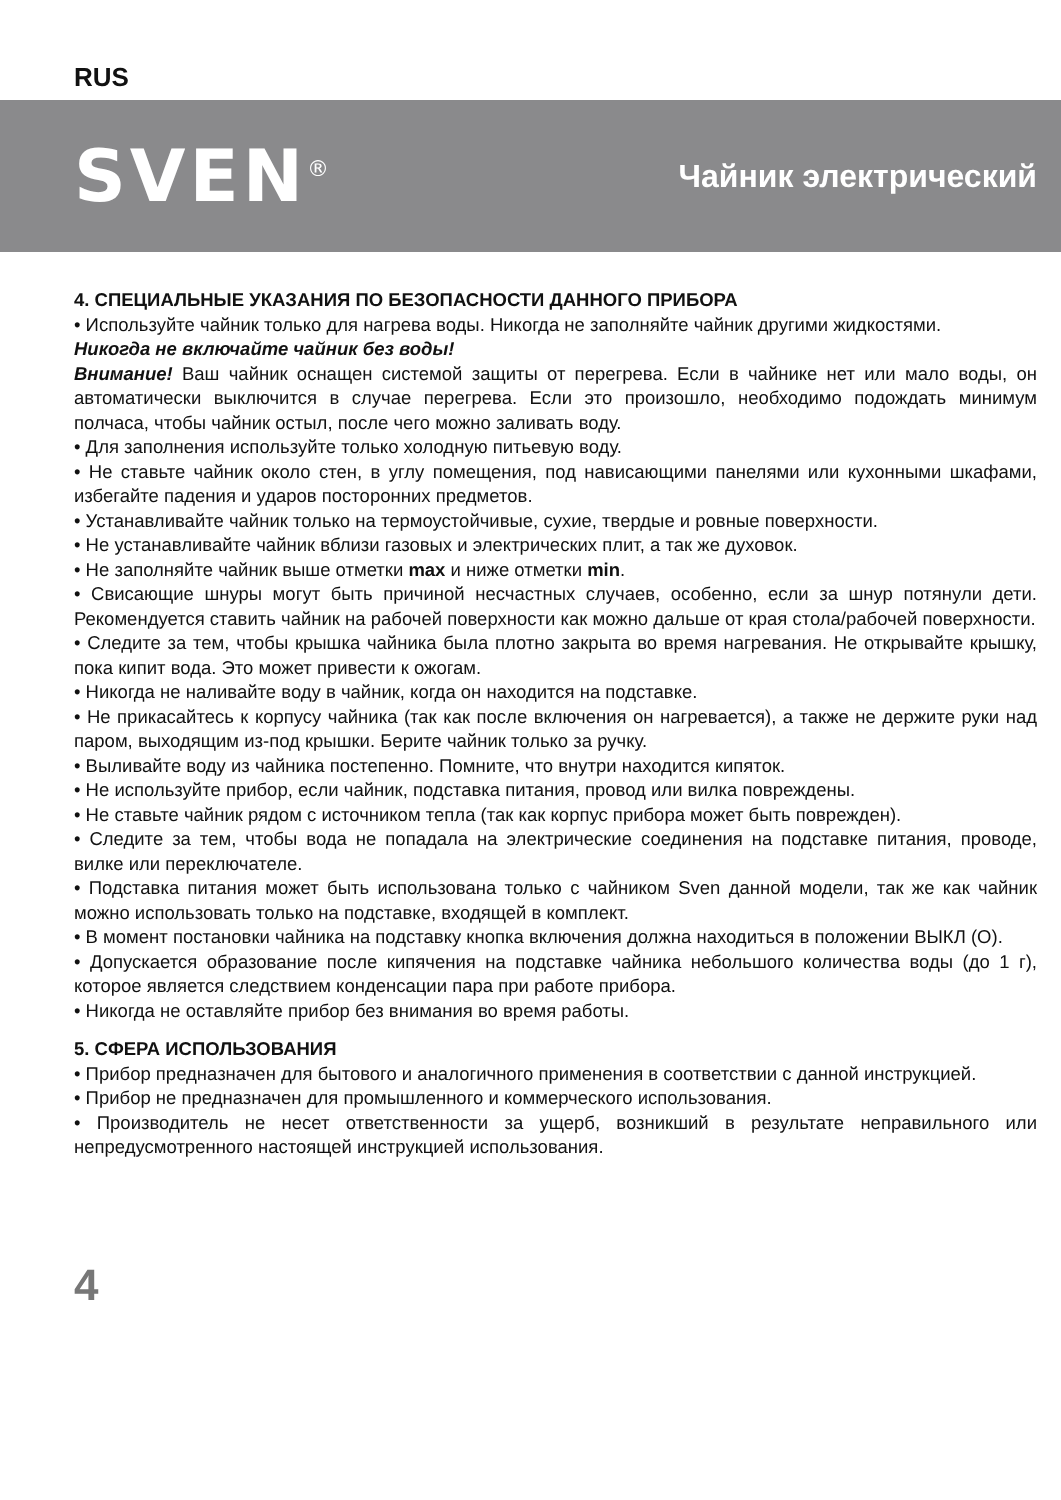RUS
SVEN<sup>®</sup>
Чайник электрический
4. СПЕЦИАЛЬНЫЕ УКАЗАНИЯ ПО БЕЗОПАСНОСТИ ДАННОГО ПРИБОРА
• Используйте чайник только для нагрева воды. Никогда не заполняйте чайник другими жидкостями.
Никогда не включайте чайник без воды!
Внимание! Ваш чайник оснащен системой защиты от перегрева. Если в чайнике нет или мало воды, он автоматически выключится в случае перегрева. Если это произошло, необходимо подождать минимум полчаса, чтобы чайник остыл, после чего можно заливать воду.
• Для заполнения используйте только холодную питьевую воду.
• Не ставьте чайник около стен, в углу помещения, под нависающими панелями или кухонными шкафами, избегайте падения и ударов посторонних предметов.
• Устанавливайте чайник только на термоустойчивые, сухие, твердые и ровные поверхности.
• Не устанавливайте чайник вблизи газовых и электрических плит, а так же духовок.
• Не заполняйте чайник выше отметки max и ниже отметки min.
• Свисающие шнуры могут быть причиной несчастных случаев, особенно, если за шнур потянули дети. Рекомендуется ставить чайник на рабочей поверхности как можно дальше от края стола/рабочей поверхности.
• Следите за тем, чтобы крышка чайника была плотно закрыта во время нагревания. Не открывайте крышку, пока кипит вода. Это может привести к ожогам.
• Никогда не наливайте воду в чайник, когда он находится на подставке.
• Не прикасайтесь к корпусу чайника (так как после включения он нагревается), а также не держите руки над паром, выходящим из-под крышки. Берите чайник только за ручку.
• Выливайте воду из чайника постепенно. Помните, что внутри находится кипяток.
• Не используйте прибор, если чайник, подставка питания, провод или вилка повреждены.
• Не ставьте чайник рядом с источником тепла (так как корпус прибора может быть поврежден).
• Следите за тем, чтобы вода не попадала на электрические соединения на подставке питания, проводе, вилке или переключателе.
• Подставка питания может быть использована только с чайником Sven данной модели, так же как чайник можно использовать только на подставке, входящей в комплект.
• В момент постановки чайника на подставку кнопка включения должна находиться в положении ВЫКЛ (O).
• Допускается образование после кипячения на подставке чайника небольшого количества воды (до 1 г), которое является следствием конденсации пара при работе прибора.
• Никогда не оставляйте прибор без внимания во время работы.
5. СФЕРА ИСПОЛЬЗОВАНИЯ
• Прибор предназначен для бытового и аналогичного применения в соответствии с данной инструкцией.
• Прибор не предназначен для промышленного и коммерческого использования.
• Производитель не несет ответственности за ущерб, возникший в результате неправильного или непредусмотренного настоящей инструкцией использования.
4